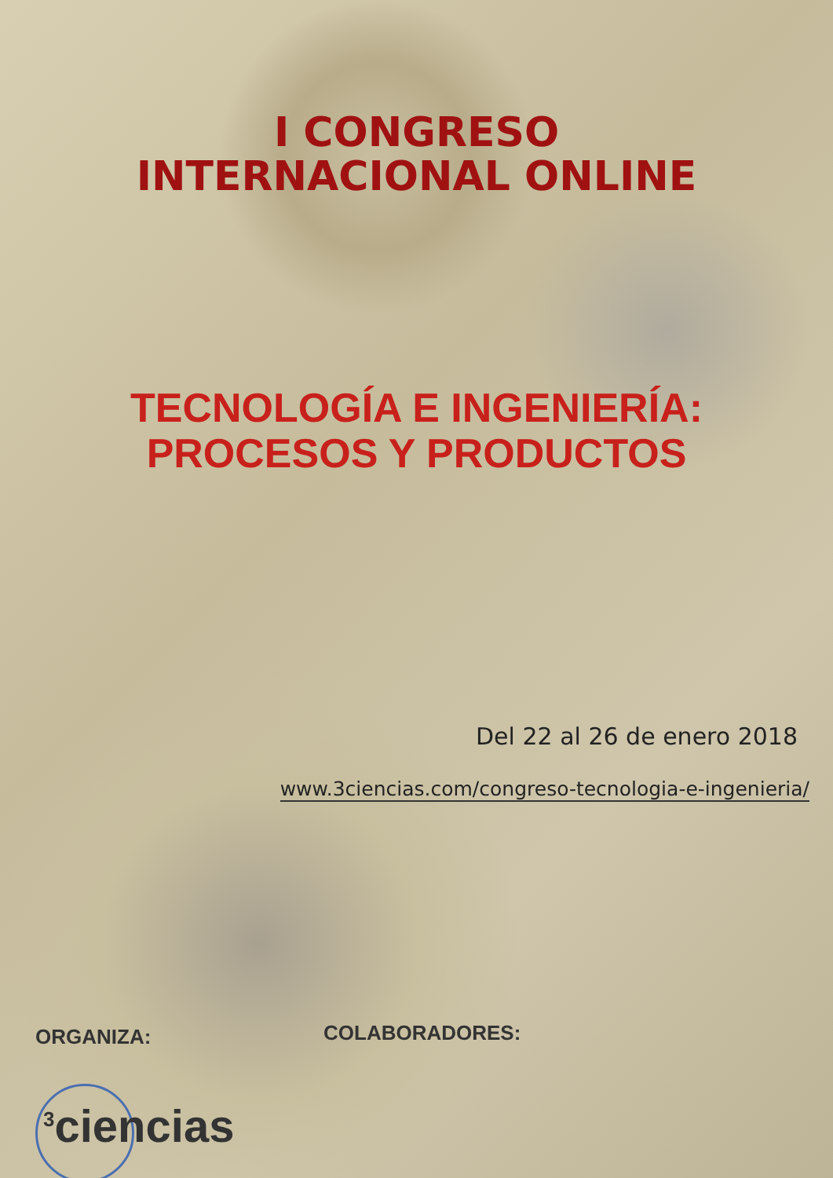I CONGRESO
INTERNACIONAL ONLINE
TECNOLOGÍA E INGENIERÍA:
PROCESOS Y PRODUCTOS
Del 22 al 26 de enero 2018
www.3ciencias.com/congreso-tecnologia-e-ingenieria/
ORGANIZA: COLABORADORES:
<sup>3</sup> ciencias